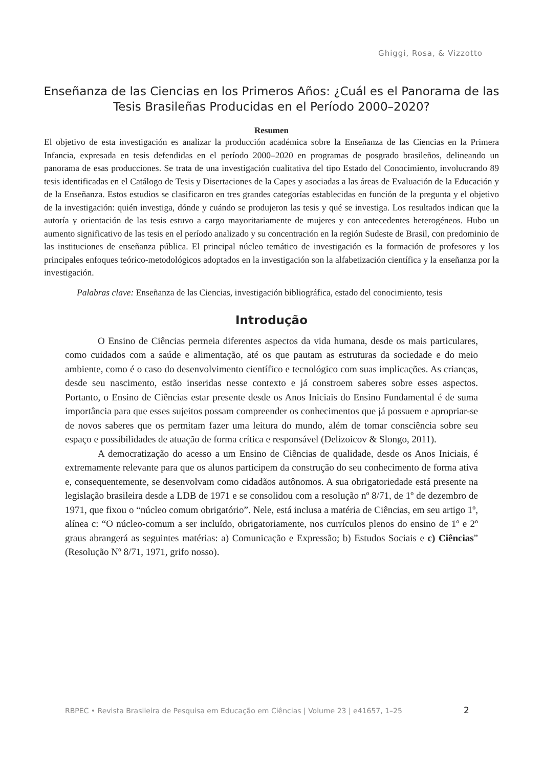Ghiggi, Rosa, & Vizzotto
Enseñanza de las Ciencias en los Primeros Años: ¿Cuál es el Panorama de las Tesis Brasileñas Producidas en el Período 2000–2020?
Resumen
El objetivo de esta investigación es analizar la producción académica sobre la Enseñanza de las Ciencias en la Primera Infancia, expresada en tesis defendidas en el período 2000–2020 en programas de posgrado brasileños, delineando un panorama de esas producciones. Se trata de una investigación cualitativa del tipo Estado del Conocimiento, involucrando 89 tesis identificadas en el Catálogo de Tesis y Disertaciones de la Capes y asociadas a las áreas de Evaluación de la Educación y de la Enseñanza. Estos estudios se clasificaron en tres grandes categorías establecidas en función de la pregunta y el objetivo de la investigación: quién investiga, dónde y cuándo se produjeron las tesis y qué se investiga. Los resultados indican que la autoría y orientación de las tesis estuvo a cargo mayoritariamente de mujeres y con antecedentes heterogéneos. Hubo un aumento significativo de las tesis en el período analizado y su concentración en la región Sudeste de Brasil, con predominio de las instituciones de enseñanza pública. El principal núcleo temático de investigación es la formación de profesores y los principales enfoques teórico-metodológicos adoptados en la investigación son la alfabetización científica y la enseñanza por la investigación.
Palabras clave: Enseñanza de las Ciencias, investigación bibliográfica, estado del conocimiento, tesis
Introdução
O Ensino de Ciências permeia diferentes aspectos da vida humana, desde os mais particulares, como cuidados com a saúde e alimentação, até os que pautam as estruturas da sociedade e do meio ambiente, como é o caso do desenvolvimento científico e tecnológico com suas implicações. As crianças, desde seu nascimento, estão inseridas nesse contexto e já constroem saberes sobre esses aspectos. Portanto, o Ensino de Ciências estar presente desde os Anos Iniciais do Ensino Fundamental é de suma importância para que esses sujeitos possam compreender os conhecimentos que já possuem e apropriar-se de novos saberes que os permitam fazer uma leitura do mundo, além de tomar consciência sobre seu espaço e possibilidades de atuação de forma crítica e responsável (Delizoicov & Slongo, 2011).
A democratização do acesso a um Ensino de Ciências de qualidade, desde os Anos Iniciais, é extremamente relevante para que os alunos participem da construção do seu conhecimento de forma ativa e, consequentemente, se desenvolvam como cidadãos autônomos. A sua obrigatoriedade está presente na legislação brasileira desde a LDB de 1971 e se consolidou com a resolução nº 8/71, de 1º de dezembro de 1971, que fixou o “núcleo comum obrigatório”. Nele, está inclusa a matéria de Ciências, em seu artigo 1º, alínea c: “O núcleo-comum a ser incluído, obrigatoriamente, nos currículos plenos do ensino de 1º e 2º graus abrangerá as seguintes matérias: a) Comunicação e Expressão; b) Estudos Sociais e c) Ciências” (Resolução Nº 8/71, 1971, grifo nosso).
RBPEC • Revista Brasileira de Pesquisa em Educação em Ciências | Volume 23 | e41657, 1–25
2